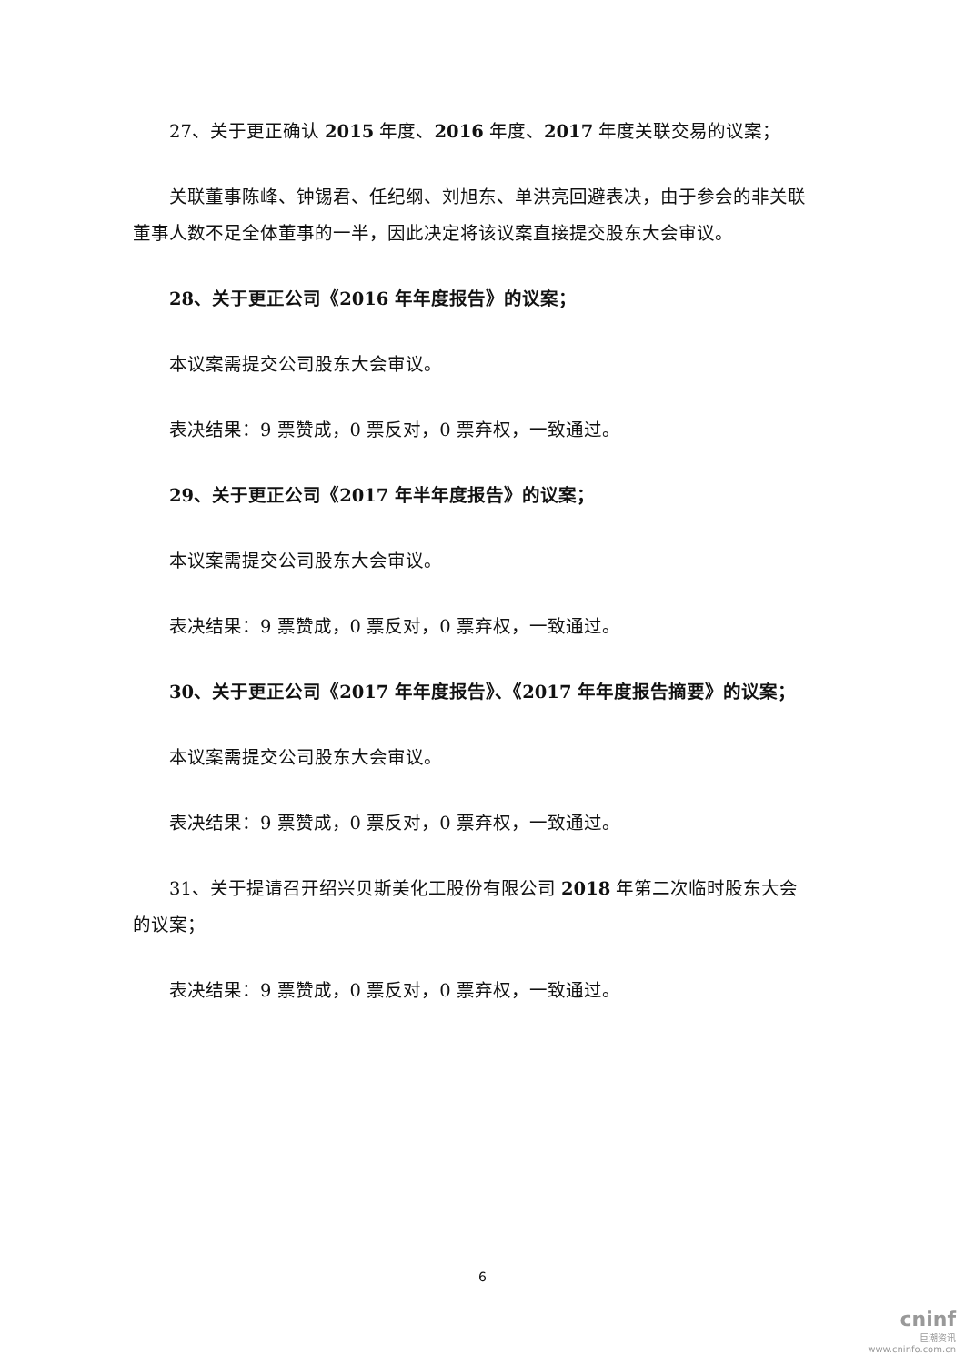27、关于更正确认 2015 年度、2016 年度、2017 年度关联交易的议案；
关联董事陈峰、钟锡君、任纪纲、刘旭东、单洪亮回避表决，由于参会的非关联董事人数不足全体董事的一半，因此决定将该议案直接提交股东大会审议。
28、关于更正公司《2016 年年度报告》的议案；
本议案需提交公司股东大会审议。
表决结果：9 票赞成，0 票反对，0 票弃权，一致通过。
29、关于更正公司《2017 年半年度报告》的议案；
本议案需提交公司股东大会审议。
表决结果：9 票赞成，0 票反对，0 票弃权，一致通过。
30、关于更正公司《2017 年年度报告》、《2017 年年度报告摘要》的议案；
本议案需提交公司股东大会审议。
表决结果：9 票赞成，0 票反对，0 票弃权，一致通过。
31、关于提请召开绍兴贝斯美化工股份有限公司 2018 年第二次临时股东大会的议案；
表决结果：9 票赞成，0 票反对，0 票弃权，一致通过。
6
cninf
巨潮资讯
www.cninfo.com.cn